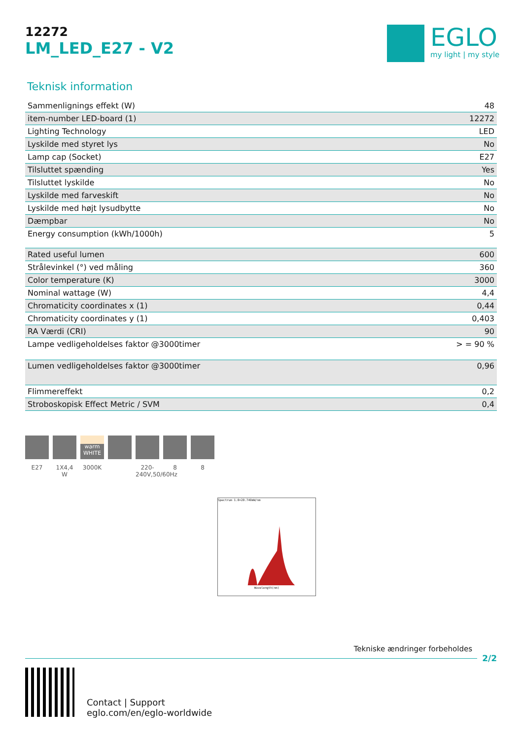12272
LM_LED_E27 - V2
EGLO
my light | my style
Teknisk information
| Sammenlignings effekt (W) | 48 |
| item-number LED-board (1) | 12272 |
| Lighting Technology | LED |
| Lyskilde med styret lys | No |
| Lamp cap (Socket) | E27 |
| Tilsluttet spænding | Yes |
| Tilsluttet lyskilde | No |
| Lyskilde med farveskift | No |
| Lyskilde med højt lysudbytte | No |
| Dæmpbar | No |
| Energy consumption (kWh/1000h) | 5 |
| Rated useful lumen | 600 |
| Strålevinkel (°) ved måling | 360 |
| Color temperature (K) | 3000 |
| Nominal wattage (W) | 4,4 |
| Chromaticity coordinates x (1) | 0,44 |
| Chromaticity coordinates y (1) | 0,403 |
| RA Værdi (CRI) | 90 |
| Lampe vedligeholdelses faktor @3000timer | > = 90 % |
| Lumen vedligeholdelses faktor @3000timer | 0,96 |
| Flimmereffekt | 0,2 |
| Stroboskopisk Effect Metric / SVM | 0,4 |
E27 1X4,4 W
warm WHITE
3000K
220-240V,50/60Hz
8 8
Spectrum 1.0=20.749mW/nm
Wavelength(nm)
Tekniske ændringer forbeholdes
2/2
Contact | Support
eglo.com/en/eglo-worldwide